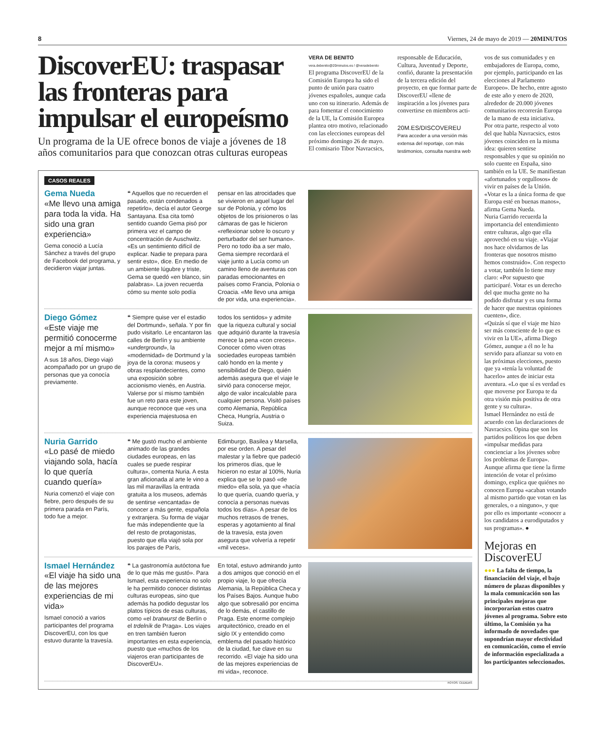8 Viernes, 24 de mayo de 2019 — 20MINUTOS
DiscoverEU: traspasar las fronteras para impulsar el europeísmo
Un programa de la UE ofrece bonos de viaje a jóvenes de 18 años comunitarios para que conozcan otras culturas europeas
VERA DE BENITO
vera.debenito@20minutos.es / @veradebenito
El programa DiscoverEU de la Comisión Europea ha sido el punto de unión para cuatro jóvenes españoles, aunque cada uno con su itinerario. Además de para fomentar el conocimiento de la UE, la Comisión Europea plantea otro motivo, relacionado con las elecciones europeas del próximo domingo 26 de mayo. El comisario Tibor Navracsics, responsable de Educación, Cultura, Juventud y Deporte, confió, durante la presentación de la tercera edición del proyecto, en que formar parte de DiscoverEU «llene de inspiración a los jóvenes para convertirse en miembros acti-
20M.ES/DISCOVEREU
Para acceder a una versión más extensa del reportaje, con más testimonios, consulta nuestra web
CASOS REALES
Gema Nueda
«Me llevo una amiga para toda la vida. Ha sido una gran experiencia»
Gema conoció a Lucía Sánchez a través del grupo de Facebook del programa, y decidieron viajar juntas.
❝ Aquellos que no recuerden el pasado, están condenados a repetirlo», decía el autor George Santayana. Esa cita tomó sentido cuando Gema pisó por primera vez el campo de concentración de Auschwitz. «Es un sentimiento difícil de explicar. Nadie te prepara para sentir esto», dice. En medio de un ambiente lúgubre y triste, Gema se quedó «en blanco, sin palabras». La joven recuerda cómo su mente solo podía
pensar en las atrocidades que se vivieron en aquel lugar del sur de Polonia, y cómo los objetos de los prisioneros o las cámaras de gas le hicieron «reflexionar sobre lo oscuro y perturbador del ser humano». Pero no todo iba a ser malo, Gema siempre recordará el viaje junto a Lucía como un camino lleno de aventuras con paradas emocionantes en países como Francia, Polonia o Croacia. «Me llevo una amiga de por vida, una experiencia».
Diego Gómez
«Este viaje me permitió conocerme mejor a mí mismo»
A sus 18 años, Diego viajó acompañado por un grupo de personas que ya conocía previamente.
❝ Siempre quise ver el estadio del Dortmund», señala. Y por fin pudo visitarlo. Le encantaron las calles de Berlín y su ambiente «underground», la «modernidad» de Dortmund y la joya de la corona: museos y obras resplandecientes, como una exposición sobre accionismo vienés, en Austria. Valerse por sí mismo también fue un reto para este joven, aunque reconoce que «es una experiencia majestuosa en
todos los sentidos» y admite que la riqueza cultural y social que adquirió durante la travesía merece la pena «con creces». Conocer cómo viven otras sociedades europeas también caló hondo en la mente y sensibilidad de Diego, quién además asegura que el viaje le sirvió para conocerse mejor, algo de valor incalculable para cualquier persona. Visitó países como Alemania, República Checa, Hungría, Austria o Suiza.
Nuria Garrido
«Lo pasé de miedo viajando sola, hacía lo que quería cuando quería»
Nuria comenzó el viaje con fiebre, pero después de su primera parada en París, todo fue a mejor.
❝ Me gustó mucho el ambiente animado de las grandes ciudades europeas, en las cuales se puede respirar cultura», comenta Nuria. A esta gran aficionada al arte le vino a las mil maravillas la entrada gratuita a los museos, además de sentirse «encantada» de conocer a más gente, española y extranjera. Su forma de viajar fue más independiente que la del resto de protagonistas, puesto que ella viajó sola por los parajes de París,
Edimburgo, Basilea y Marsella, por ese orden. A pesar del malestar y la fiebre que padeció los primeros días, que le hicieron no estar al 100%, Nuria explica que se lo pasó «de miedo» ella sola, ya que «hacía lo que quería, cuando quería, y conocía a personas nuevas todos los días». A pesar de los muchos retrasos de trenes, esperas y agotamiento al final de la travesía, esta joven asegura que volvería a repetir «mil veces».
Ismael Hernández
«El viaje ha sido una de las mejores experiencias de mi vida»
Ismael conoció a varios participantes del programa DiscoverEU, con los que estuvo durante la travesía.
❝ La gastronomía autóctona fue de lo que más me gustó». Para Ismael, esta experiencia no solo le ha permitido conocer distintas culturas europeas, sino que además ha podido degustar los platos típicos de esas culturas, como «el bratwurst de Berlín o el trdelník de Praga». Los viajes en tren también fueron importantes en esta experiencia, puesto que «muchos de los viajeros eran participantes de DiscoverEU».
En total, estuvo admirando junto a dos amigos que conoció en el propio viaje, lo que ofrecía Alemania, la República Checa y los Países Bajos. Aunque hubo algo que sobresalió por encima de lo demás, el castillo de Praga. Este enorme complejo arquitectónico, creado en el siglo IX y entendido como emblema del pasado histórico de la ciudad, fue clave en su recorrido. «El viaje ha sido una de las mejores experiencias de mi vida», reconoce.
FOTOS: CEDIDAS
vos de sus comunidades y en embajadores de Europa, como, por ejemplo, participando en las elecciones al Parlamento Europeo». De hecho, entre agosto de este año y enero de 2020, alrededor de 20.000 jóvenes comunitarios recorrerán Europa de la mano de esta iniciativa.
Por otra parte, respecto al voto del que habla Navracsics, estos jóvenes coinciden en la misma idea: quieren sentirse responsables y que su opinión no solo cuente en España, sino también en la UE. Se manifiestan «afortunados y orgullosos» de vivir en países de la Unión. «Votar es la a única forma de que Europa esté en buenas manos», afirma Gema Nueda.
Nuria Garrido recuerda la importancia del entendimiento entre culturas, algo que ella aprovechó en su viaje. «Viajar nos hace olvidarnos de las fronteras que nosotros mismo hemos construido». Con respecto a votar, también lo tiene muy claro: «Por supuesto que participaré. Votar es un derecho del que mucha gente no ha podido disfrutar y es una forma de hacer que nuestras opiniones cuenten», dice.
«Quizás sí que el viaje me hizo ser más consciente de lo que es vivir en la UE», afirma Diego Gómez, aunque a él no le ha servido para afianzar su voto en las próximas elecciones, puesto que ya «tenía la voluntad de hacerlo» antes de iniciar esta aventura. «Lo que sí es verdad es que moverse por Europa te da otra visión más positiva de otra gente y su cultura».
Ismael Hernández no está de acuerdo con las declaraciones de Navracsics. Opina que son los partidos políticos los que deben «impulsar medidas para concienciar a los jóvenes sobre los problemas de Europa». Aunque afirma que tiene la firme intención de votar el próximo domingo, explica que quiénes no conocen Europa «acaban votando al mismo partido que votan en las generales, o a ninguno», y que por ello es importante «conocer a los candidatos a eurodiputados y sus programas». ●
Mejoras en DiscoverEU
●●● La falta de tiempo, la financiación del viaje, el bajo número de plazas disponibles y la mala comunicación son las principales mejoras que incorporarían estos cuatro jóvenes al programa. Sobre esto último, la Comisión ya ha informado de novedades que supondrían mayor efectividad en comunicación, como el envío de información especializada a los participantes seleccionados.